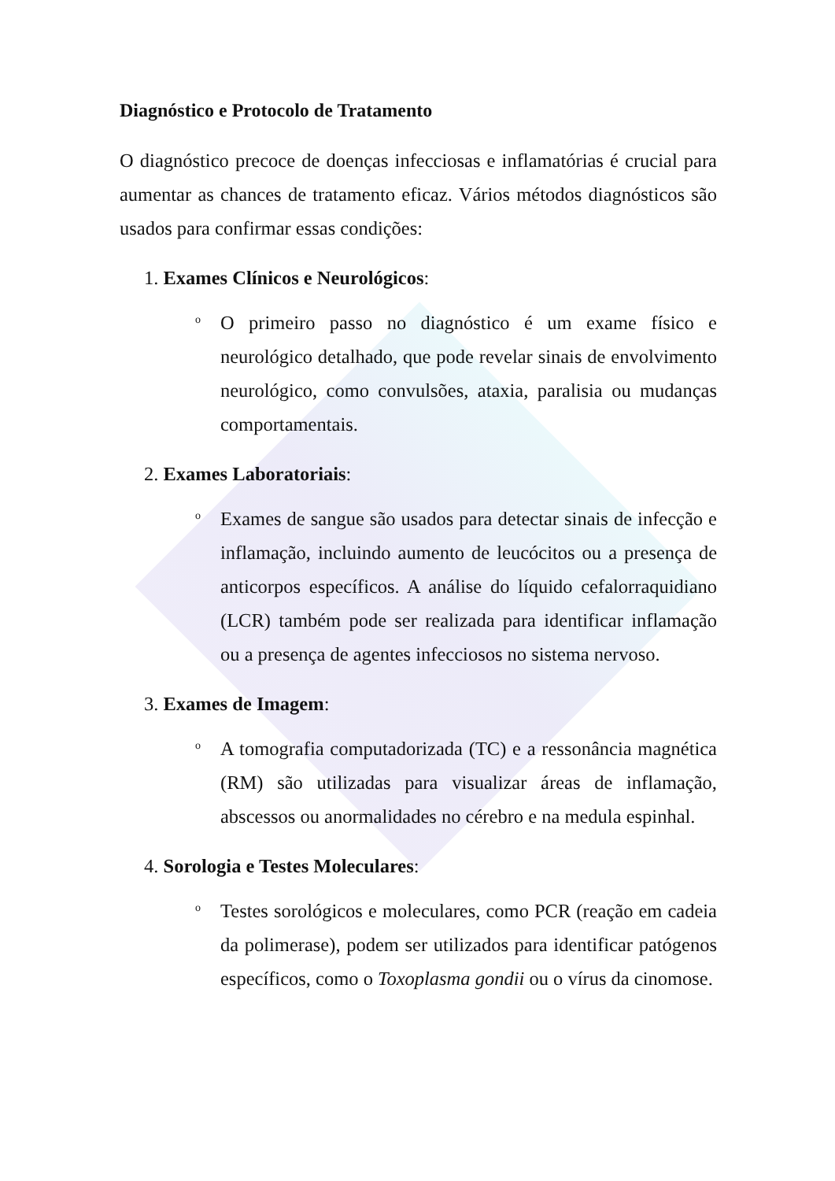Diagnóstico e Protocolo de Tratamento
O diagnóstico precoce de doenças infecciosas e inflamatórias é crucial para aumentar as chances de tratamento eficaz. Vários métodos diagnósticos são usados para confirmar essas condições:
1. Exames Clínicos e Neurológicos:
o
O primeiro passo no diagnóstico é um exame físico e neurológico detalhado, que pode revelar sinais de envolvimento neurológico, como convulsões, ataxia, paralisia ou mudanças comportamentais.
2. Exames Laboratoriais:
o
Exames de sangue são usados para detectar sinais de infecção e inflamação, incluindo aumento de leucócitos ou a presença de anticorpos específicos. A análise do líquido cefalorraquidiano (LCR) também pode ser realizada para identificar inflamação ou a presença de agentes infecciosos no sistema nervoso.
3. Exames de Imagem:
o
A tomografia computadorizada (TC) e a ressonância magnética (RM) são utilizadas para visualizar áreas de inflamação, abscessos ou anormalidades no cérebro e na medula espinhal.
4. Sorologia e Testes Moleculares:
o
Testes sorológicos e moleculares, como PCR (reação em cadeia da polimerase), podem ser utilizados para identificar patógenos específicos, como o Toxoplasma gondii ou o vírus da cinomose.